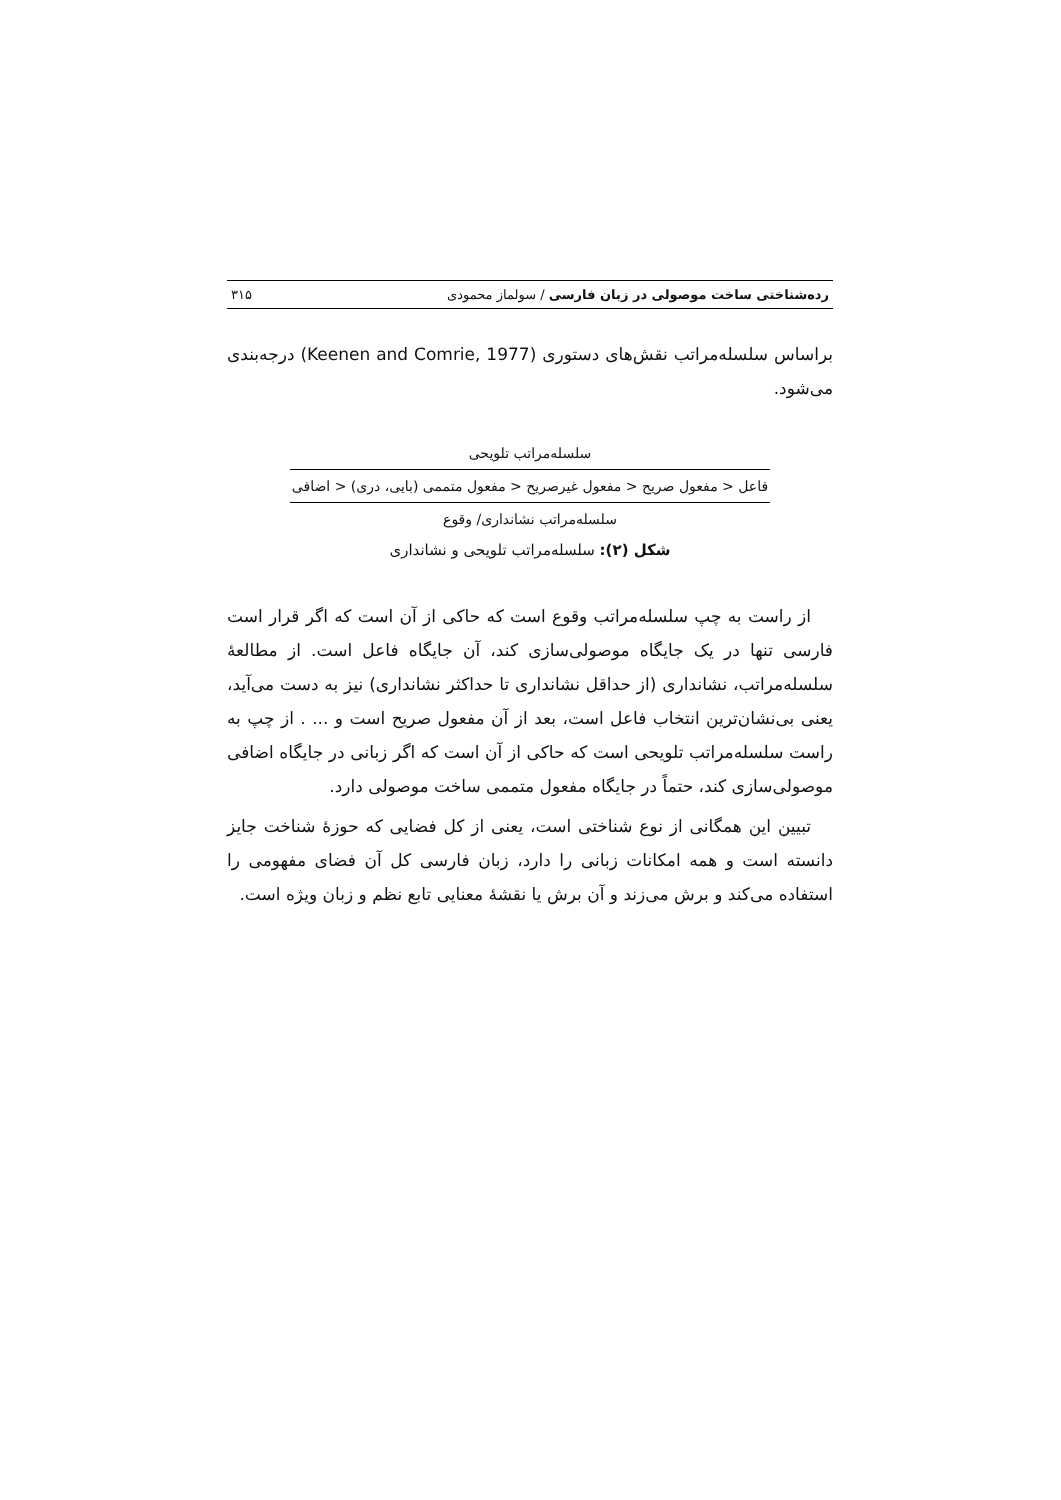رده‌شناختی ساخت موصولی در زبان فارسی / سولماز محمودی ۳۱۵
براساس سلسله‌مراتب نقش‌های دستوری (Keenen and Comrie, 1977) درجه‌بندی می‌شود.
سلسله‌مراتب تلویحی
فاعل < مفعول صریح < مفعول غیرصریح < مفعول متممی (بایی، دری) < اضافی
سلسله‌مراتب نشانداری/ وقوع
شکل (۲): سلسله‌مراتب تلویحی و نشانداری
از راست به چپ سلسله‌مراتب وقوع است که حاکی از آن است که اگر قرار است فارسی تنها در یک جایگاه موصولی‌سازی کند، آن جایگاه فاعل است. از مطالعهٔ سلسله‌مراتب، نشانداری (از حداقل نشانداری تا حداکثر نشانداری) نیز به دست می‌آید، یعنی بی‌نشان‌ترین انتخاب فاعل است، بعد از آن مفعول صریح است و ... . از چپ به راست سلسله‌مراتب تلویحی است که حاکی از آن است که اگر زبانی در جایگاه اضافی موصولی‌سازی کند، حتماً در جایگاه مفعول متممی ساخت موصولی دارد.
تبیین این همگانی از نوع شناختی است، یعنی از کل فضایی که حوزهٔ شناخت جایز دانسته است و همه امکانات زبانی را دارد، زبان فارسی کل آن فضای مفهومی را استفاده می‌کند و برش می‌زند و آن برش یا نقشهٔ معنایی تابع نظم و زبان ویژه است.